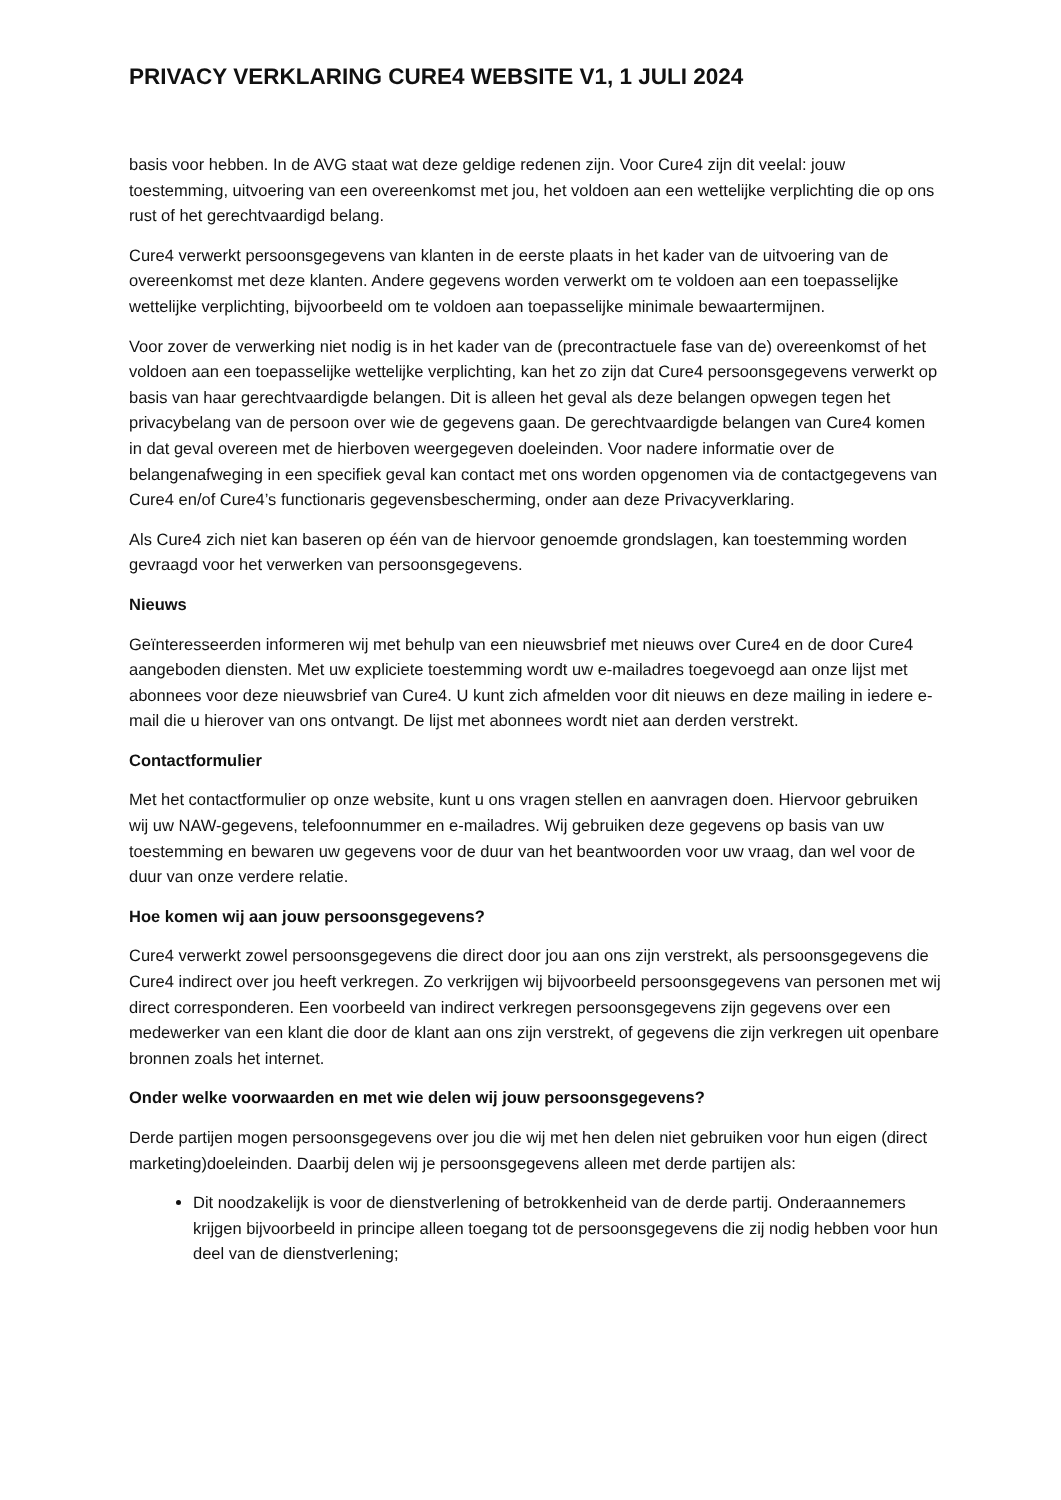PRIVACY VERKLARING CURE4 WEBSITE V1, 1 JULI 2024
basis voor hebben. In de AVG staat wat deze geldige redenen zijn. Voor Cure4 zijn dit veelal: jouw toestemming, uitvoering van een overeenkomst met jou, het voldoen aan een wettelijke verplichting die op ons rust of het gerechtvaardigd belang.
Cure4 verwerkt persoonsgegevens van klanten in de eerste plaats in het kader van de uitvoering van de overeenkomst met deze klanten. Andere gegevens worden verwerkt om te voldoen aan een toepasselijke wettelijke verplichting, bijvoorbeeld om te voldoen aan toepasselijke minimale bewaartermijnen.
Voor zover de verwerking niet nodig is in het kader van de (precontractuele fase van de) overeenkomst of het voldoen aan een toepasselijke wettelijke verplichting, kan het zo zijn dat Cure4 persoonsgegevens verwerkt op basis van haar gerechtvaardigde belangen. Dit is alleen het geval als deze belangen opwegen tegen het privacybelang van de persoon over wie de gegevens gaan. De gerechtvaardigde belangen van Cure4 komen in dat geval overeen met de hierboven weergegeven doeleinden. Voor nadere informatie over de belangenafweging in een specifiek geval kan contact met ons worden opgenomen via de contactgegevens van Cure4 en/of Cure4’s functionaris gegevensbescherming, onder aan deze Privacyverklaring.
Als Cure4 zich niet kan baseren op één van de hiervoor genoemde grondslagen, kan toestemming worden gevraagd voor het verwerken van persoonsgegevens.
Nieuws
Geïnteresseerden informeren wij met behulp van een nieuwsbrief met nieuws over Cure4 en de door Cure4 aangeboden diensten. Met uw expliciete toestemming wordt uw e-mailadres toegevoegd aan onze lijst met abonnees voor deze nieuwsbrief van Cure4. U kunt zich afmelden voor dit nieuws en deze mailing in iedere e-mail die u hierover van ons ontvangt. De lijst met abonnees wordt niet aan derden verstrekt.
Contactformulier
Met het contactformulier op onze website, kunt u ons vragen stellen en aanvragen doen. Hiervoor gebruiken wij uw NAW-gegevens, telefoonnummer en e-mailadres. Wij gebruiken deze gegevens op basis van uw toestemming en bewaren uw gegevens voor de duur van het beantwoorden voor uw vraag, dan wel voor de duur van onze verdere relatie.
Hoe komen wij aan jouw persoonsgegevens?
Cure4 verwerkt zowel persoonsgegevens die direct door jou aan ons zijn verstrekt, als persoonsgegevens die Cure4 indirect over jou heeft verkregen. Zo verkrijgen wij bijvoorbeeld persoonsgegevens van personen met wij direct corresponderen. Een voorbeeld van indirect verkregen persoonsgegevens zijn gegevens over een medewerker van een klant die door de klant aan ons zijn verstrekt, of gegevens die zijn verkregen uit openbare bronnen zoals het internet.
Onder welke voorwaarden en met wie delen wij jouw persoonsgegevens?
Derde partijen mogen persoonsgegevens over jou die wij met hen delen niet gebruiken voor hun eigen (direct marketing)doeleinden. Daarbij delen wij je persoonsgegevens alleen met derde partijen als:
Dit noodzakelijk is voor de dienstverlening of betrokkenheid van de derde partij. Onderaannemers krijgen bijvoorbeeld in principe alleen toegang tot de persoonsgegevens die zij nodig hebben voor hun deel van de dienstverlening;